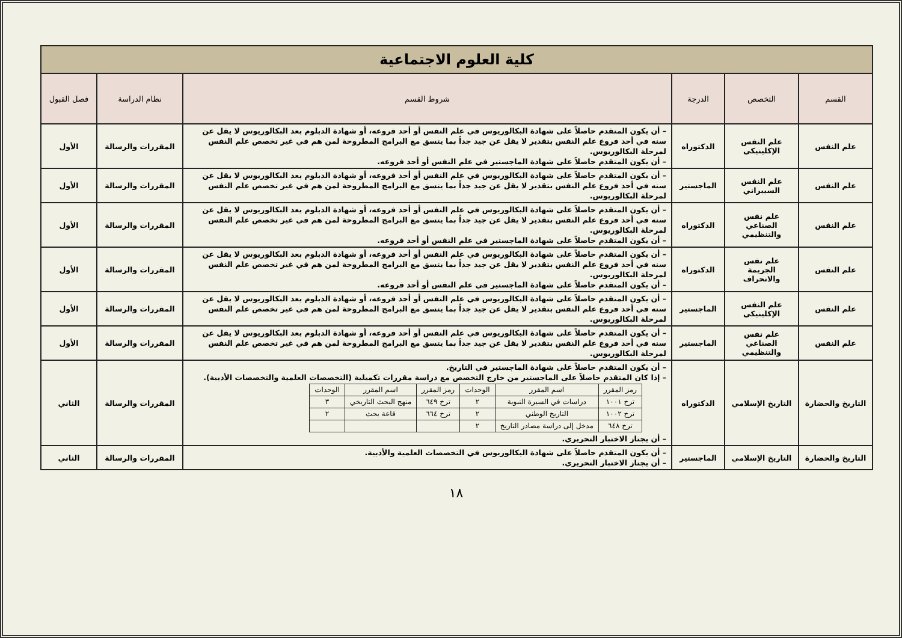| كلية العلوم الاجتماعية | | | | | |
| القسم | التخصص | الدرجة | شروط القسم | نظام الدراسة | فصل القبول |
| علم النفس | علم النفس الإكلينيكي | الدكتوراه | – أن يكون المتقدم حاصلاً على شهادة البكالوريوس في علم النفس أو أحد فروعه، أو شهادة الدبلوم بعد البكالوريوس لا يقل عن سنه في أحد فروع علم النفس بتقدير لا يقل عن جيد جداً بما يتسق مع البرامج المطروحة لمن هم في غير تخصص علم النفس لمرحلة البكالوريوس. – أن يكون المتقدم حاصلاً على شهادة الماجستير في علم النفس أو أحد فروعه. | المقررات والرسالة | الأول |
| علم النفس | علم النفس السيبراني | الماجستير | – أن يكون المتقدم حاصلاً على شهادة البكالوريوس في علم النفس أو أحد فروعه، أو شهادة الدبلوم بعد البكالوريوس لا يقل عن سنه في أحد فروع علم النفس بتقدير لا يقل عن جيد جداً بما يتسق مع البرامج المطروحة لمن هم في غير تخصص علم النفس لمرحلة البكالوريوس. | المقررات والرسالة | الأول |
| علم النفس | علم نفس الصناعي والتنظيمي | الدكتوراه | – أن يكون المتقدم حاصلاً على شهادة البكالوريوس في علم النفس أو أحد فروعه، أو شهادة الدبلوم بعد البكالوريوس لا يقل عن سنه في أحد فروع علم النفس بتقدير لا يقل عن جيد جداً بما يتسق مع البرامج المطروحة لمن هم في غير تخصص علم النفس لمرحلة البكالوريوس. – أن يكون المتقدم حاصلاً على شهادة الماجستير في علم النفس أو أحد فروعه. | المقررات والرسالة | الأول |
| علم النفس | علم نفس الجريمة والانحراف | الدكتوراه | – أن يكون المتقدم حاصلاً على شهادة البكالوريوس في علم النفس أو أحد فروعه، أو شهادة الدبلوم بعد البكالوريوس لا يقل عن سنه في أحد فروع علم النفس بتقدير لا يقل عن جيد جداً بما يتسق مع البرامج المطروحة لمن هم في غير تخصص علم النفس لمرحلة البكالوريوس. – أن يكون المتقدم حاصلاً على شهادة الماجستير في علم النفس أو أحد فروعه. | المقررات والرسالة | الأول |
| علم النفس | علم النفس الإكلينيكي | الماجستير | – أن يكون المتقدم حاصلاً على شهادة البكالوريوس في علم النفس أو أحد فروعه، أو شهادة الدبلوم بعد البكالوريوس لا يقل عن سنه في أحد فروع علم النفس بتقدير لا يقل عن جيد جداً بما يتسق مع البرامج المطروحة لمن هم في غير تخصص علم النفس لمرحلة البكالوريوس. | المقررات والرسالة | الأول |
| علم النفس | علم نفس الصناعي والتنظيمي | الماجستير | – أن يكون المتقدم حاصلاً على شهادة البكالوريوس في علم النفس أو أحد فروعه، أو شهادة الدبلوم بعد البكالوريوس لا يقل عن سنه في أحد فروع علم النفس بتقدير لا يقل عن جيد جداً بما يتسق مع البرامج المطروحة لمن هم في غير تخصص علم النفس لمرحلة البكالوريوس. | المقررات والرسالة | الأول |
| التاريخ والحضارة | التاريخ الإسلامي | الدكتوراه | – أن يكون المتقدم حاصلاً على شهادة الماجستير في التاريخ. – إذا كان المتقدم حاصلاً على الماجستير من خارج التخصص مع دراسة مقررات تكميلية (التخصصات العلمية والتخصصات الأدبية). / رمز المقرر / اسم المقرر / الوحدات / رمز المقرر / اسم المقرر / الوحدات / / --- / --- / --- / --- / --- / --- / / ترخ ١٠٠١ / دراسات في السيرة النبوية / ٢ / ترخ ٦٤٩ / منهج البحث التاريخي / ٣ / / ترخ ١٠٠٢ / التاريخ الوطني / ٢ / ترخ ٦٦٤ / قاعة بحث / ٢ / / ترخ ٦٤٨ / مدخل إلى دراسة مصادر التاريخ / ٢ / / / / – أن يجتاز الاختبار التحريري. | المقررات والرسالة | الثاني |
| التاريخ والحضارة | التاريخ الإسلامي | الماجستير | – أن يكون المتقدم حاصلاً على شهادة البكالوريوس في التخصصات العلمية والأدبية. – أن يجتاز الاختبار التحريري. | المقررات والرسالة | الثاني |
١٨